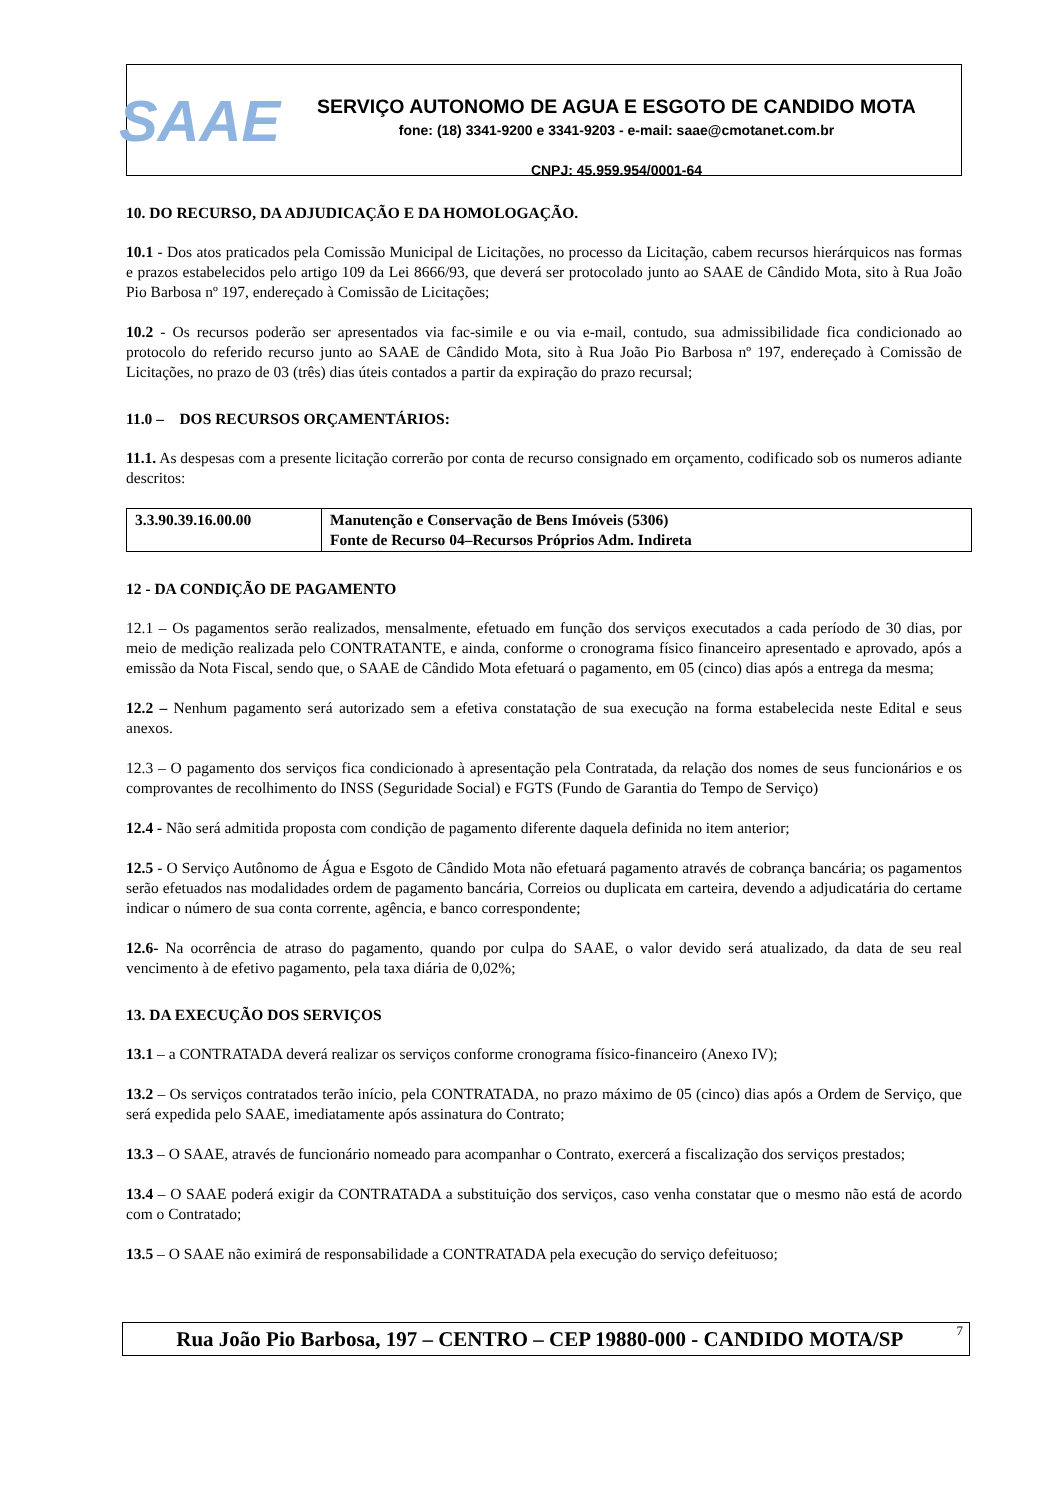SAAE
SERVIÇO AUTONOMO DE AGUA E ESGOTO DE CANDIDO MOTA
fone: (18) 3341-9200 e 3341-9203 - e-mail: saae@cmotanet.com.br
CNPJ: 45.959.954/0001-64
10. DO RECURSO, DA ADJUDICAÇÃO E DA HOMOLOGAÇÃO.
10.1 - Dos atos praticados pela Comissão Municipal de Licitações, no processo da Licitação, cabem recursos hierárquicos nas formas e prazos estabelecidos pelo artigo 109 da Lei 8666/93, que deverá ser protocolado junto ao SAAE de Cândido Mota, sito à Rua João Pio Barbosa nº 197, endereçado à Comissão de Licitações;
10.2 - Os recursos poderão ser apresentados via fac-simile e ou via e-mail, contudo, sua admissibilidade fica condicionado ao protocolo do referido recurso junto ao SAAE de Cândido Mota, sito à Rua João Pio Barbosa nº 197, endereçado à Comissão de Licitações, no prazo de 03 (três) dias úteis contados a partir da expiração do prazo recursal;
11.0 – DOS RECURSOS ORÇAMENTÁRIOS:
11.1. As despesas com a presente licitação correrão por conta de recurso consignado em orçamento, codificado sob os numeros adiante descritos:
| 3.3.90.39.16.00.00 | Manutenção e Conservação de Bens Imóveis (5306) Fonte de Recurso 04–Recursos Próprios Adm. Indireta |
12 - DA CONDIÇÃO DE PAGAMENTO
12.1 – Os pagamentos serão realizados, mensalmente, efetuado em função dos serviços executados a cada período de 30 dias, por meio de medição realizada pelo CONTRATANTE, e ainda, conforme o cronograma físico financeiro apresentado e aprovado, após a emissão da Nota Fiscal, sendo que, o SAAE de Cândido Mota efetuará o pagamento, em 05 (cinco) dias após a entrega da mesma;
12.2 – Nenhum pagamento será autorizado sem a efetiva constatação de sua execução na forma estabelecida neste Edital e seus anexos.
12.3 – O pagamento dos serviços fica condicionado à apresentação pela Contratada, da relação dos nomes de seus funcionários e os comprovantes de recolhimento do INSS (Seguridade Social) e FGTS (Fundo de Garantia do Tempo de Serviço)
12.4 - Não será admitida proposta com condição de pagamento diferente daquela definida no item anterior;
12.5 - O Serviço Autônomo de Água e Esgoto de Cândido Mota não efetuará pagamento através de cobrança bancária; os pagamentos serão efetuados nas modalidades ordem de pagamento bancária, Correios ou duplicata em carteira, devendo a adjudicatária do certame indicar o número de sua conta corrente, agência, e banco correspondente;
12.6- Na ocorrência de atraso do pagamento, quando por culpa do SAAE, o valor devido será atualizado, da data de seu real vencimento à de efetivo pagamento, pela taxa diária de 0,02%;
13. DA EXECUÇÃO DOS SERVIÇOS
13.1 – a CONTRATADA deverá realizar os serviços conforme cronograma físico-financeiro (Anexo IV);
13.2 – Os serviços contratados terão início, pela CONTRATADA, no prazo máximo de 05 (cinco) dias após a Ordem de Serviço, que será expedida pelo SAAE, imediatamente após assinatura do Contrato;
13.3 – O SAAE, através de funcionário nomeado para acompanhar o Contrato, exercerá a fiscalização dos serviços prestados;
13.4 – O SAAE poderá exigir da CONTRATADA a substituição dos serviços, caso venha constatar que o mesmo não está de acordo com o Contratado;
13.5 – O SAAE não eximirá de responsabilidade a CONTRATADA pela execução do serviço defeituoso;
Rua João Pio Barbosa, 197 – CENTRO – CEP 19880-000 - CANDIDO MOTA/SP<sup>7</sup>